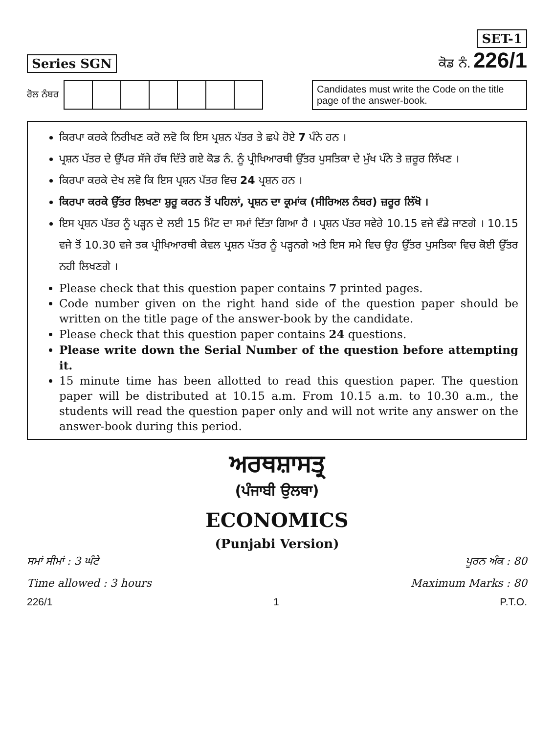Series SGN
SET-1
ਕੋਡ ਨੰ. 226/1
ਰੋਲ ਨੰਬਰ
Candidates must write the Code on the title page of the answer-book.
ਕਿਰਪਾ ਕਰਕੇ ਨਿਰੀਖਣ ਕਰੋ ਲਵੋ ਕਿ ਇਸ ਪ੍ਰਸ਼ਨ ਪੱਤਰ ਤੇ ਛਪੇ ਹੋਏ 7 ਪੰਨੇ ਹਨ ।
ਪ੍ਰਸ਼ਨ ਪੱਤਰ ਦੇ ਉੱਪਰ ਸੱਜੇ ਹੱਥ ਦਿੱਤੇ ਗਏ ਕੋਡ ਨੰ. ਨੂੰ ਪ੍ਰੀਖਿਆਰਥੀ ਉੱਤਰ ਪੁਸਤਿਕਾ ਦੇ ਮੁੱਖ ਪੰਨੇ ਤੇ ਜ਼ਰੂਰ ਲਿੱਖਣ ।
ਕਿਰਪਾ ਕਰਕੇ ਦੇਖ ਲਵੋ ਕਿ ਇਸ ਪ੍ਰਸ਼ਨ ਪੱਤਰ ਵਿਚ 24 ਪ੍ਰਸ਼ਨ ਹਨ ।
ਕਿਰਪਾ ਕਰਕੇ ਉੱਤਰ ਲਿਖਣਾ ਸ਼ੁਰੂ ਕਰਨ ਤੋਂ ਪਹਿਲਾਂ, ਪ੍ਰਸ਼ਨ ਦਾ ਕ੍ਰਮਾਂਕ (ਸੀਰਿਅਲ ਨੰਬਰ) ਜ਼ਰੂਰ ਲਿੱਖੋ ।
ਇਸ ਪ੍ਰਸ਼ਨ ਪੱਤਰ ਨੂੰ ਪੜ੍ਹਨ ਦੇ ਲਈ 15 ਮਿੰਟ ਦਾ ਸਮਾਂ ਦਿੱਤਾ ਗਿਆ ਹੈ । ਪ੍ਰਸ਼ਨ ਪੱਤਰ ਸਵੇਰੇ 10.15 ਵਜੇ ਵੰਡੇ ਜਾਣਗੇ । 10.15 ਵਜੇ ਤੋਂ 10.30 ਵਜੇ ਤਕ ਪ੍ਰੀਖਿਆਰਥੀ ਕੇਵਲ ਪ੍ਰਸ਼ਨ ਪੱਤਰ ਨੂੰ ਪੜ੍ਹਨਗੇ ਅਤੇ ਇਸ ਸਮੇ ਵਿਚ ਉਹ ਉੱਤਰ ਪੁਸਤਿਕਾ ਵਿਚ ਕੋਈ ਉੱਤਰ ਨਹੀ ਲਿਖਣਗੇ ।
Please check that this question paper contains 7 printed pages.
Code number given on the right hand side of the question paper should be written on the title page of the answer-book by the candidate.
Please check that this question paper contains 24 questions.
Please write down the Serial Number of the question before attempting it.
15 minute time has been allotted to read this question paper. The question paper will be distributed at 10.15 a.m. From 10.15 a.m. to 10.30 a.m., the students will read the question paper only and will not write any answer on the answer-book during this period.
ਅਰਥਸ਼ਾਸਤ੍ਰ
(ਪੰਜਾਬੀ ਉਲਥਾ)
ECONOMICS
(Punjabi Version)
ਸਮਾਂ ਸੀਮਾਂ : 3 ਘੰਟੇ ਪੂਰਨ ਅੰਕ : 80
Time allowed : 3 hours Maximum Marks : 80
226/1 1 P.T.O.